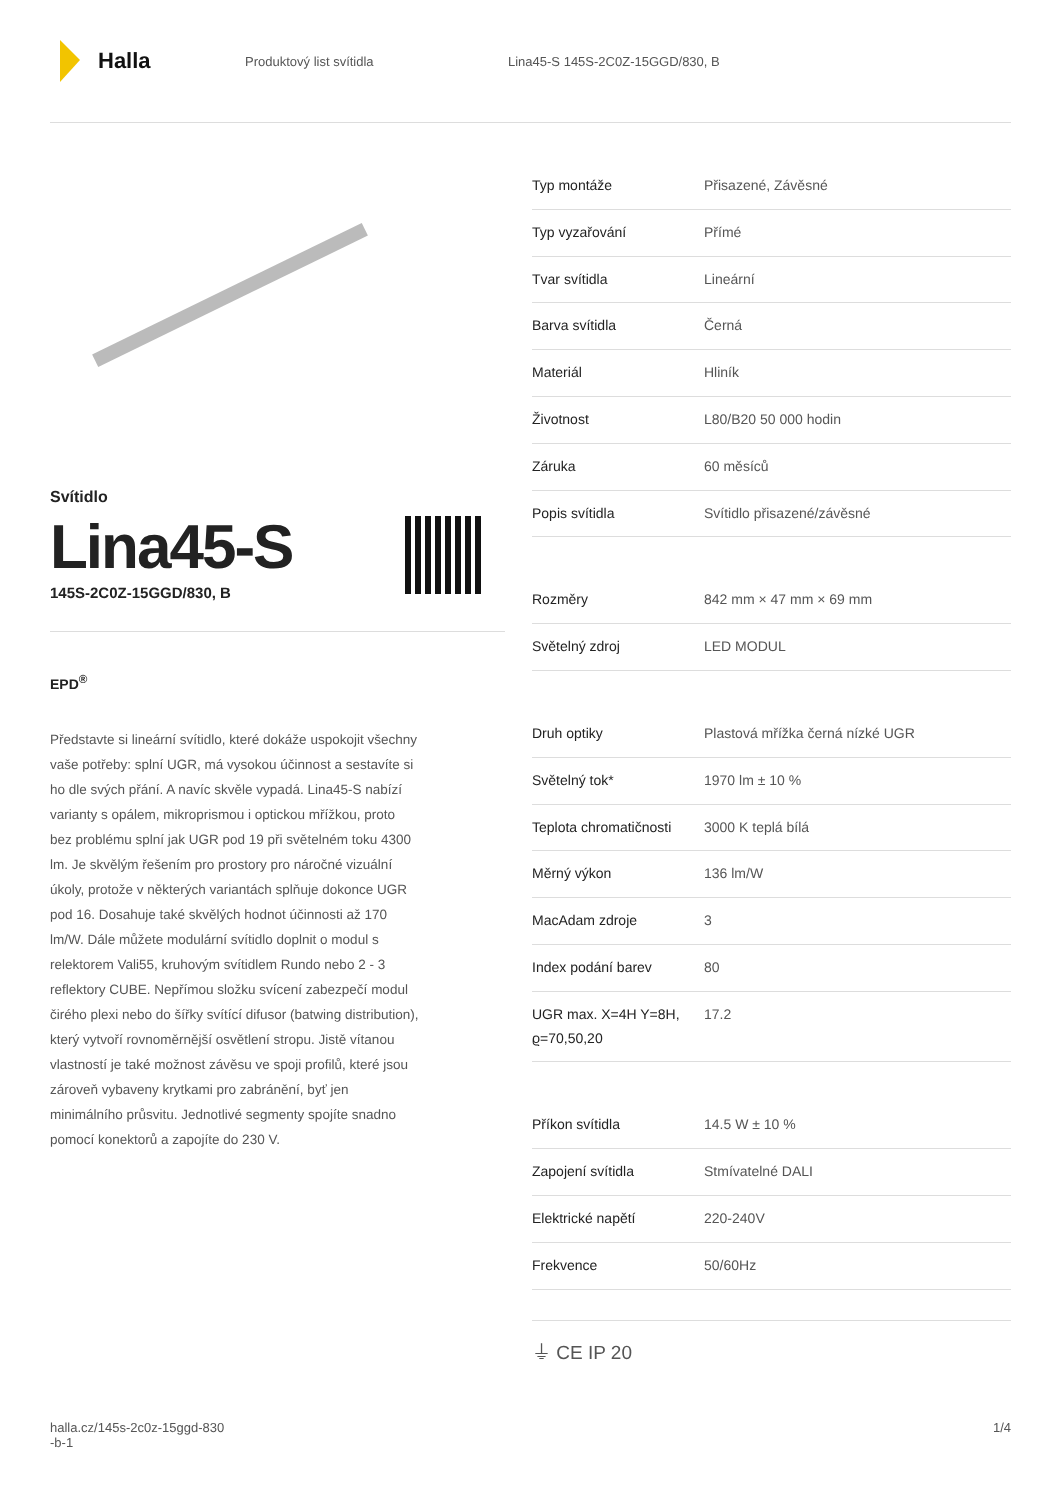Halla
Produktový list svítidla
Lina45-S 145S-2C0Z-15GGD/830, B
Svítidlo
Lina45-S
145S-2C0Z-15GGD/830, B
EPD<sup>®</sup>
Představte si lineární svítidlo, které dokáže uspokojit všechny vaše potřeby: splní UGR, má vysokou účinnost a sestavíte si ho dle svých přání. A navíc skvěle vypadá. Lina45-S nabízí varianty s opálem, mikroprismou i optickou mřížkou, proto bez problému splní jak UGR pod 19 při světelném toku 4300 lm. Je skvělým řešením pro prostory pro náročné vizuální úkoly, protože v některých variantách splňuje dokonce UGR pod 16. Dosahuje také skvělých hodnot účinnosti až 170 lm/W. Dále můžete modulární svítidlo doplnit o modul s relektorem Vali55, kruhovým svítidlem Rundo nebo 2 - 3 reflektory CUBE. Nepřímou složku svícení zabezpečí modul čirého plexi nebo do šířky svítící difusor (batwing distribution), který vytvoří rovnoměrnější osvětlení stropu. Jistě vítanou vlastností je také možnost závěsu ve spoji profilů, které jsou zároveň vybaveny krytkami pro zabránění, byť jen minimálního průsvitu. Jednotlivé segmenty spojíte snadno pomocí konektorů a zapojíte do 230 V.
| Typ montáže | Přisazené, Závěsné |
| Typ vyzařování | Přímé |
| Tvar svítidla | Lineární |
| Barva svítidla | Černá |
| Materiál | Hliník |
| Životnost | L80/B20 50 000 hodin |
| Záruka | 60 měsíců |
| Popis svítidla | Svítidlo přisazené/závěsné |
| Rozměry | 842 mm × 47 mm × 69 mm |
| Světelný zdroj | LED MODUL |
| Druh optiky | Plastová mřížka černá nízké UGR |
| Světelný tok* | 1970 lm ± 10 % |
| Teplota chromatičnosti | 3000 K teplá bílá |
| Měrný výkon | 136 lm/W |
| MacAdam zdroje | 3 |
| Index podání barev | 80 |
| UGR max. X=4H Y=8H, ϱ=70,50,20 | 17.2 |
| Příkon svítidla | 14.5 W ± 10 % |
| Zapojení svítidla | Stmívatelné DALI |
| Elektrické napětí | 220-240V |
| Frekvence | 50/60Hz |
⏚ CE IP 20
halla.cz/145s-2c0z-15ggd-830
-b-1
1/4